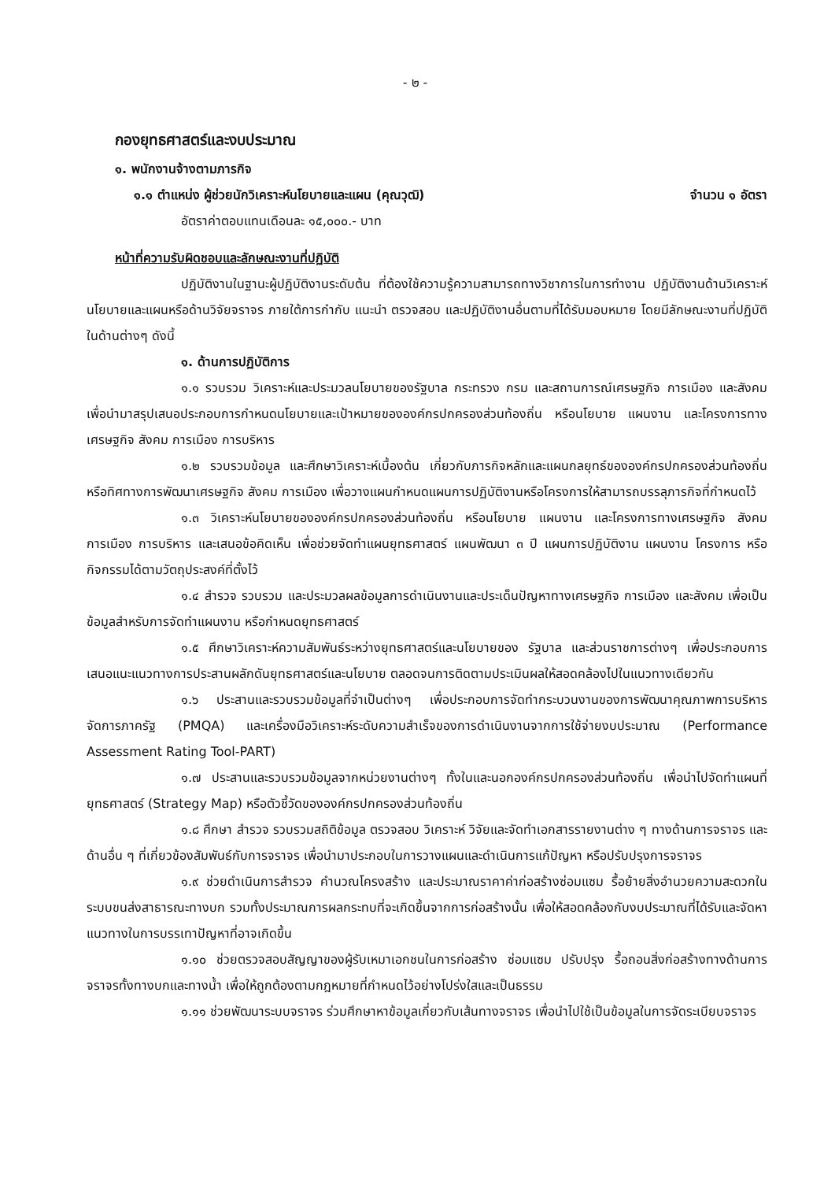- ๒ -
กองยุทธศาสตร์และงบประมาณ
๑. พนักงานจ้างตามภารกิจ
๑.๑ ตำแหน่ง ผู้ช่วยนักวิเคราะห์นโยบายและแผน (คุณวุฒิ) จำนวน ๑ อัตรา
อัตราค่าตอบแทนเดือนละ ๑๕,๐๐๐.- บาท
หน้าที่ความรับผิดชอบและลักษณะงานที่ปฏิบัติ
ปฏิบัติงานในฐานะผู้ปฏิบัติงานระดับต้น ที่ต้องใช้ความรู้ความสามารถทางวิชาการในการทำงาน ปฏิบัติงานด้านวิเคราะห์นโยบายและแผนหรือด้านวิจัยจราจร ภายใต้การกำกับ แนะนำ ตรวจสอบ และปฏิบัติงานอื่นตามที่ได้รับมอบหมาย โดยมีลักษณะงานที่ปฏิบัติในด้านต่างๆ ดังนี้
๑. ด้านการปฏิบัติการ
๑.๑ รวบรวม วิเคราะห์และประมวลนโยบายของรัฐบาล กระทรวง กรม และสถานการณ์เศรษฐกิจ การเมือง และสังคม เพื่อนำมาสรุปเสนอประกอบการกำหนดนโยบายและเป้าหมายขององค์กรปกครองส่วนท้องถิ่น หรือนโยบาย แผนงาน และโครงการทางเศรษฐกิจ สังคม การเมือง การบริหาร
๑.๒ รวบรวมข้อมูล และศึกษาวิเคราะห์เบื้องต้น เกี่ยวกับภารกิจหลักและแผนกลยุทธ์ขององค์กรปกครองส่วนท้องถิ่น หรือทิศทางการพัฒนาเศรษฐกิจ สังคม การเมือง เพื่อวางแผนกำหนดแผนการปฏิบัติงานหรือโครงการให้สามารถบรรลุภารกิจที่กำหนดไว้
๑.๓ วิเคราะห์นโยบายขององค์กรปกครองส่วนท้องถิ่น หรือนโยบาย แผนงาน และโครงการทางเศรษฐกิจ สังคม การเมือง การบริหาร และเสนอข้อคิดเห็น เพื่อช่วยจัดทำแผนยุทธศาสตร์ แผนพัฒนา ๓ ปี แผนการปฏิบัติงาน แผนงาน โครงการ หรือ กิจกรรมได้ตามวัตถุประสงค์ที่ตั้งไว้
๑.๔ สำรวจ รวบรวม และประมวลผลข้อมูลการดำเนินงานและประเด็นปัญหาทางเศรษฐกิจ การเมือง และสังคม เพื่อเป็นข้อมูลสำหรับการจัดทำแผนงาน หรือกำหนดยุทธศาสตร์
๑.๕ ศึกษาวิเคราะห์ความสัมพันธ์ระหว่างยุทธศาสตร์และนโยบายของ รัฐบาล และส่วนราชการต่างๆ เพื่อประกอบการเสนอแนะแนวทางการประสานผลักดันยุทธศาสตร์และนโยบาย ตลอดจนการติดตามประเมินผลให้สอดคล้องไปในแนวทางเดียวกัน
๑.๖ ประสานและรวบรวมข้อมูลที่จำเป็นต่างๆ เพื่อประกอบการจัดทำกระบวนงานของการพัฒนาคุณภาพการบริหารจัดการภาครัฐ (PMQA) และเครื่องมือวิเคราะห์ระดับความสำเร็จของการดำเนินงานจากการใช้จ่ายงบประมาณ (Performance Assessment Rating Tool-PART)
๑.๗ ประสานและรวบรวมข้อมูลจากหน่วยงานต่างๆ ทั้งในและนอกองค์กรปกครองส่วนท้องถิ่น เพื่อนำไปจัดทำแผนที่ยุทธศาสตร์ (Strategy Map) หรือตัวชี้วัดขององค์กรปกครองส่วนท้องถิ่น
๑.๘ ศึกษา สำรวจ รวบรวมสถิติข้อมูล ตรวจสอบ วิเคราะห์ วิจัยและจัดทำเอกสารรายงานต่าง ๆ ทางด้านการจราจร และด้านอื่น ๆ ที่เกี่ยวข้องสัมพันธ์กับการจราจร เพื่อนำมาประกอบในการวางแผนและดำเนินการแก้ปัญหา หรือปรับปรุงการจราจร
๑.๙ ช่วยดำเนินการสำรวจ คำนวณโครงสร้าง และประมาณราคาค่าก่อสร้างซ่อมแซม รื้อย้ายสิ่งอำนวยความสะดวกในระบบขนส่งสาธารณะทางบก รวมทั้งประมาณการผลกระทบที่จะเกิดขึ้นจากการก่อสร้างนั้น เพื่อให้สอดคล้องกับงบประมาณที่ได้รับและจัดหาแนวทางในการบรรเทาปัญหาที่อาจเกิดขึ้น
๑.๑๐ ช่วยตรวจสอบสัญญาของผู้รับเหมาเอกชนในการก่อสร้าง ซ่อมแซม ปรับปรุง รื้อถอนสิ่งก่อสร้างทางด้านการจราจรทั้งทางบกและทางน้ำ เพื่อให้ถูกต้องตามกฎหมายที่กำหนดไว้อย่างโปร่งใสและเป็นธรรม
๑.๑๑ ช่วยพัฒนาระบบจราจร ร่วมศึกษาหาข้อมูลเกี่ยวกับเส้นทางจราจร เพื่อนำไปใช้เป็นข้อมูลในการจัดระเบียบจราจร